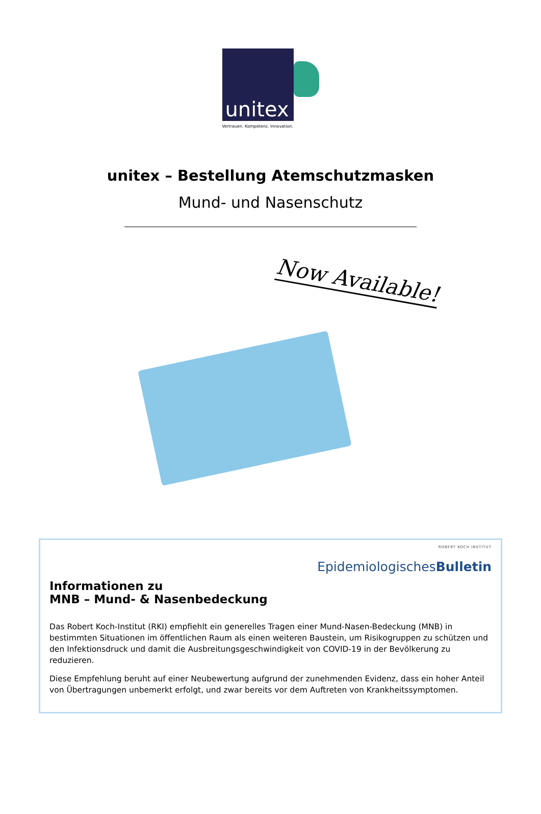unitex
Vertrauen. Kompetenz. Innovation.
unitex – Bestellung Atemschutzmasken
Mund- und Nasenschutz
Now Available!
ROBERT KOCH INSTITUT
EpidemiologischesBulletin
Informationen zu
MNB – Mund- & Nasenbedeckung
Das Robert Koch-Institut (RKI) empfiehlt ein generelles Tragen einer Mund-Nasen-Bedeckung (MNB) in bestimmten Situationen im öffentlichen Raum als einen weiteren Baustein, um Risikogruppen zu schützen und den Infektionsdruck und damit die Ausbreitungsgeschwindigkeit von COVID-19 in der Bevölkerung zu reduzieren.
Diese Empfehlung beruht auf einer Neubewertung aufgrund der zunehmenden Evidenz, dass ein hoher Anteil von Übertragungen unbemerkt erfolgt, und zwar bereits vor dem Auftreten von Krankheitssymptomen.